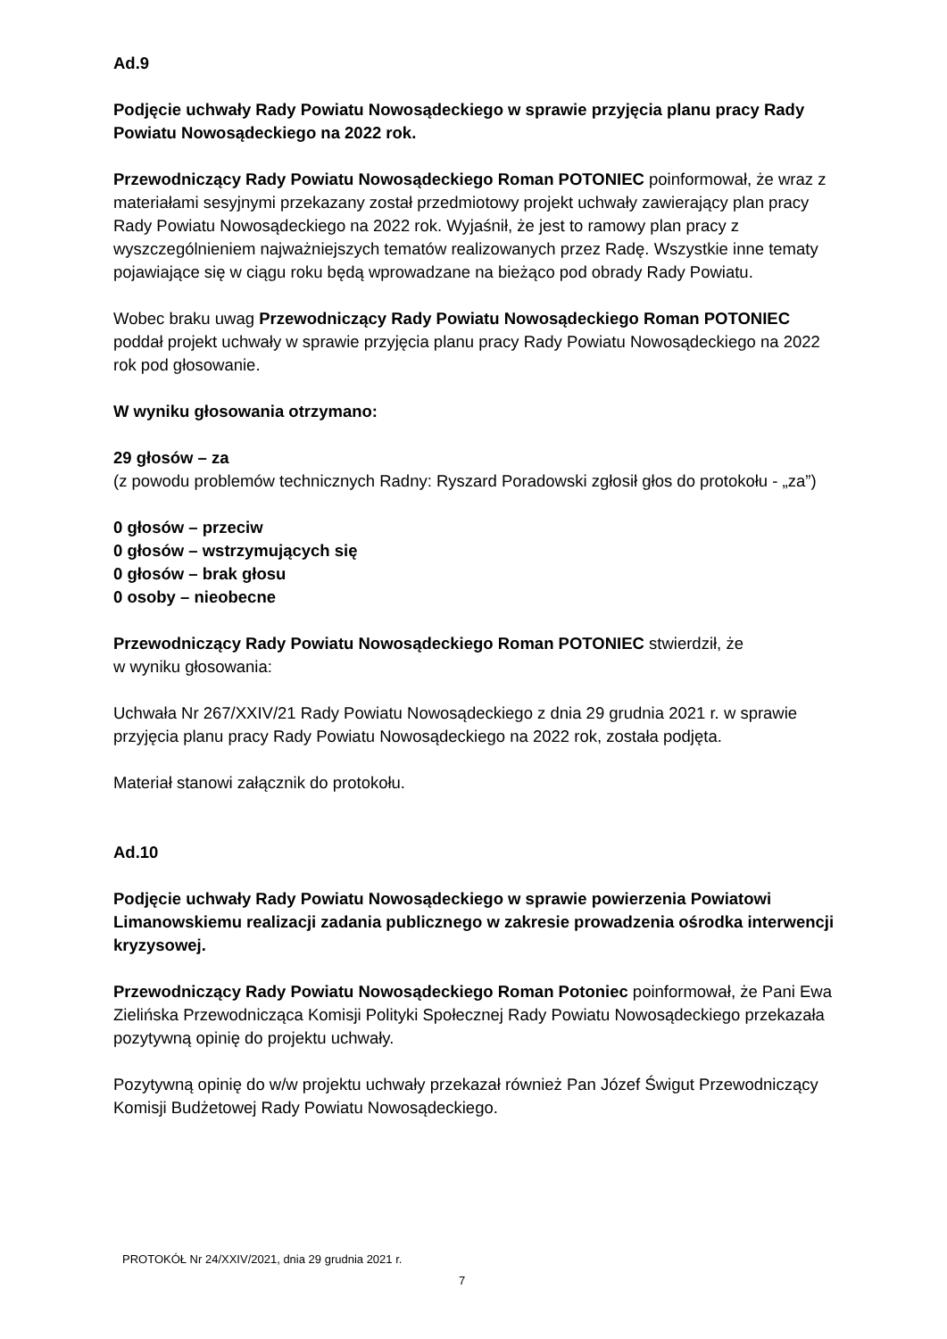Ad.9
Podjęcie uchwały Rady Powiatu Nowosądeckiego w sprawie przyjęcia planu pracy Rady Powiatu Nowosądeckiego na 2022 rok.
Przewodniczący Rady Powiatu Nowosądeckiego Roman POTONIEC poinformował, że wraz z materiałami sesyjnymi przekazany został przedmiotowy projekt uchwały zawierający plan pracy Rady Powiatu Nowosądeckiego na 2022 rok. Wyjaśnił, że jest to ramowy plan pracy z wyszczególnieniem najważniejszych tematów realizowanych przez Radę. Wszystkie inne tematy pojawiające się w ciągu roku będą wprowadzane na bieżąco pod obrady Rady Powiatu.
Wobec braku uwag Przewodniczący Rady Powiatu Nowosądeckiego Roman POTONIEC poddał projekt uchwały w sprawie przyjęcia planu pracy Rady Powiatu Nowosądeckiego na 2022 rok pod głosowanie.
W wyniku głosowania otrzymano:
29 głosów – za
(z powodu problemów technicznych Radny: Ryszard Poradowski zgłosił głos do protokołu - „za”)
0 głosów – przeciw
0 głosów – wstrzymujących się
0 głosów – brak głosu
0 osoby – nieobecne
Przewodniczący Rady Powiatu Nowosądeckiego Roman POTONIEC stwierdził, że
w wyniku głosowania:
Uchwała Nr 267/XXIV/21 Rady Powiatu Nowosądeckiego z dnia 29 grudnia 2021 r. w sprawie przyjęcia planu pracy Rady Powiatu Nowosądeckiego na 2022 rok, została podjęta.
Materiał stanowi załącznik do protokołu.
Ad.10
Podjęcie uchwały Rady Powiatu Nowosądeckiego w sprawie powierzenia Powiatowi Limanowskiemu realizacji zadania publicznego w zakresie prowadzenia ośrodka interwencji kryzysowej.
Przewodniczący Rady Powiatu Nowosądeckiego Roman Potoniec poinformował, że Pani Ewa Zielińska Przewodnicząca Komisji Polityki Społecznej Rady Powiatu Nowosądeckiego przekazała pozytywną opinię do projektu uchwały.
Pozytywną opinię do w/w projektu uchwały przekazał również Pan Józef Świgut Przewodniczący Komisji Budżetowej Rady Powiatu Nowosądeckiego.
PROTOKÓŁ Nr 24/XXIV/2021, dnia 29 grudnia 2021 r.
7